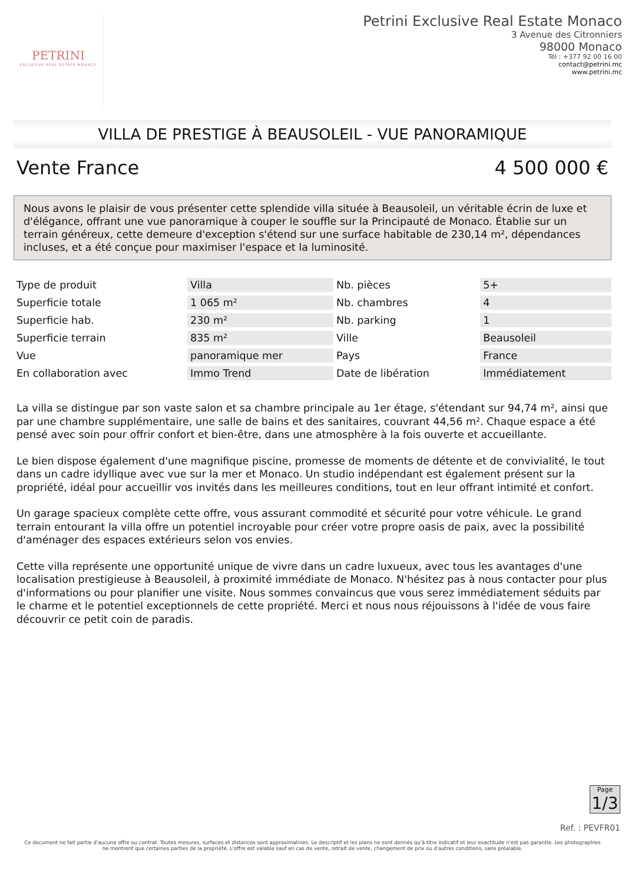PETRINI
EXCLUSIVE REAL ESTATE MONACO
Petrini Exclusive Real Estate Monaco
3 Avenue des Citronniers
98000 Monaco
Tél : +377 92 00 16 00
contact@petrini.mc
www.petrini.mc
VILLA DE PRESTIGE À BEAUSOLEIL - VUE PANORAMIQUE
Vente France 4 500 000 €
Nous avons le plaisir de vous présenter cette splendide villa située à Beausoleil, un véritable écrin de luxe et d'élégance, offrant une vue panoramique à couper le souffle sur la Principauté de Monaco. Établie sur un terrain généreux, cette demeure d'exception s'étend sur une surface habitable de 230,14 m², dépendances incluses, et a été conçue pour maximiser l'espace et la luminosité.
| Type de produit | Villa | Nb. pièces | 5+ |
| Superficie totale | 1 065 m² | Nb. chambres | 4 |
| Superficie hab. | 230 m² | Nb. parking | 1 |
| Superficie terrain | 835 m² | Ville | Beausoleil |
| Vue | panoramique mer | Pays | France |
| En collaboration avec | Immo Trend | Date de libération | Immédiatement |
La villa se distingue par son vaste salon et sa chambre principale au 1er étage, s'étendant sur 94,74 m², ainsi que par une chambre supplémentaire, une salle de bains et des sanitaires, couvrant 44,56 m². Chaque espace a été pensé avec soin pour offrir confort et bien-être, dans une atmosphère à la fois ouverte et accueillante.
Le bien dispose également d'une magnifique piscine, promesse de moments de détente et de convivialité, le tout dans un cadre idyllique avec vue sur la mer et Monaco. Un studio indépendant est également présent sur la propriété, idéal pour accueillir vos invités dans les meilleures conditions, tout en leur offrant intimité et confort.
Un garage spacieux complète cette offre, vous assurant commodité et sécurité pour votre véhicule. Le grand terrain entourant la villa offre un potentiel incroyable pour créer votre propre oasis de paix, avec la possibilité d'aménager des espaces extérieurs selon vos envies.
Cette villa représente une opportunité unique de vivre dans un cadre luxueux, avec tous les avantages d'une localisation prestigieuse à Beausoleil, à proximité immédiate de Monaco. N'hésitez pas à nous contacter pour plus d'informations ou pour planifier une visite. Nous sommes convaincus que vous serez immédiatement séduits par le charme et le potentiel exceptionnels de cette propriété. Merci et nous nous réjouissons à l'idée de vous faire découvrir ce petit coin de paradis.
Page
1/3
Ref. : PEVFR01
Ce document ne fait partie d'aucune offre ou contrat. Toutes mesures, surfaces et distances sont approximatives. Le descriptif et les plans ne sont donnés qu'à titre indicatif et leur exactitude n'est pas garantie. Les photographies ne montrent que certaines parties de la propriété. L'offre est valable sauf en cas de vente, retrait de vente, changement de prix ou d'autres conditions, sans préalable.